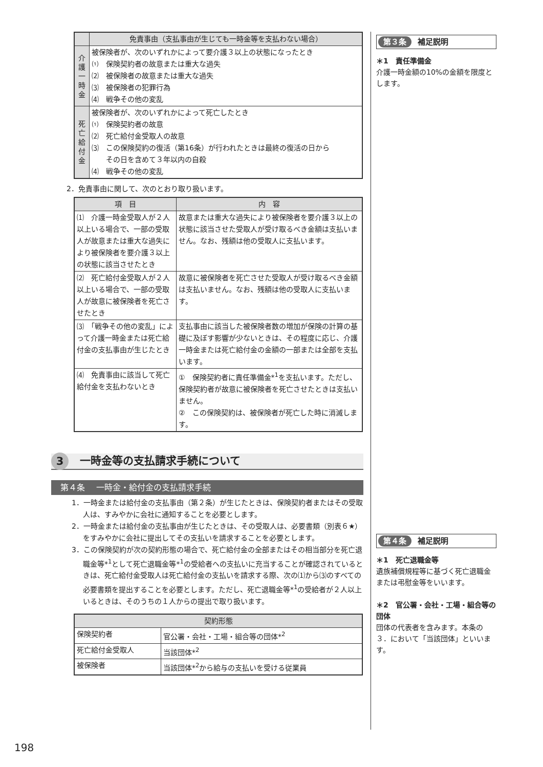| | 免責事由（支払事由が生じても一時金等を支払わない場合） |
| --- | --- |
| 介 護 一 時 金 | 被保険者が、次のいずれかによって要介護３以上の状態になったとき ⑴ 保険契約者の故意または重大な過失 ⑵ 被保険者の故意または重大な過失 ⑶ 被保険者の犯罪行為 ⑷ 戦争その他の変乱 |
| 死 亡 給 付 金 | 被保険者が、次のいずれかによって死亡したとき ⑴ 保険契約者の故意 ⑵ 死亡給付金受取人の故意 ⑶ この保険契約の復活（第16条）が行われたときは最終の復活の日から その日を含めて３年以内の自殺 ⑷ 戦争その他の変乱 |
2．免責事由に関して、次のとおり取り扱います。
| 項 目 | 内 容 |
| --- | --- |
| ⑴ 介護一時金受取人が２人以上いる場合で、一部の受取人が故意または重大な過失により被保険者を要介護３以上の状態に該当させたとき | 故意または重大な過失により被保険者を要介護３以上の状態に該当させた受取人が受け取るべき金額は支払いません。なお、残額は他の受取人に支払います。 |
| ⑵ 死亡給付金受取人が２人以上いる場合で、一部の受取人が故意に被保険者を死亡させたとき | 故意に被保険者を死亡させた受取人が受け取るべき金額は支払いません。なお、残額は他の受取人に支払います。 |
| ⑶ 「戦争その他の変乱」によって介護一時金または死亡給付金の支払事由が生じたとき | 支払事由に該当した被保険者数の増加が保険の計算の基礎に及ぼす影響が少ないときは、その程度に応じ、介護一時金または死亡給付金の金額の一部または全部を支払います。 |
| ⑷ 免責事由に該当して死亡給付金を支払わないとき | ① 保険契約者に責任準備金*<sup>1</sup>を支払います。ただし、保険契約者が故意に被保険者を死亡させたときは支払いません。 ② この保険契約は、被保険者が死亡した時に消滅します。 |
3 一時金等の支払請求手続について
第４条 一時金・給付金の支払請求手続
1．一時金または給付金の支払事由（第２条）が生じたときは、保険契約者またはその受取人は、すみやかに会社に通知することを必要とします。
2．一時金または給付金の支払事由が生じたときは、その受取人は、必要書類（別表６★）をすみやかに会社に提出してその支払いを請求することを必要とします。
3．この保険契約が次の契約形態の場合で、死亡給付金の全部またはその相当部分を死亡退職金等*<sup>1</sup>として死亡退職金等*<sup>1</sup>の受給者への支払いに充当することが確認されているときは、死亡給付金受取人は死亡給付金の支払いを請求する際、次の⑴から⑶のすべての必要書類を提出することを必要とします。ただし、死亡退職金等*<sup>1</sup>の受給者が２人以上いるときは、そのうちの１人からの提出で取り扱います。
| 契約形態 | |
| --- | --- |
| 保険契約者 | 官公署・会社・工場・組合等の団体*<sup>2</sup> |
| 死亡給付金受取人 | 当該団体*<sup>2</sup> |
| 被保険者 | 当該団体*<sup>2</sup>から給与の支払いを受ける従業員 |
第３条 補足説明
＊1　責任準備金
介護一時金額の10%の金額を限度とします。
第４条 補足説明
＊1　死亡退職金等
遺族補償規程等に基づく死亡退職金または弔慰金等をいいます。
＊2　官公署・会社・工場・組合等の団体
団体の代表者を含みます。本条の３．において「当該団体」といいます。
198